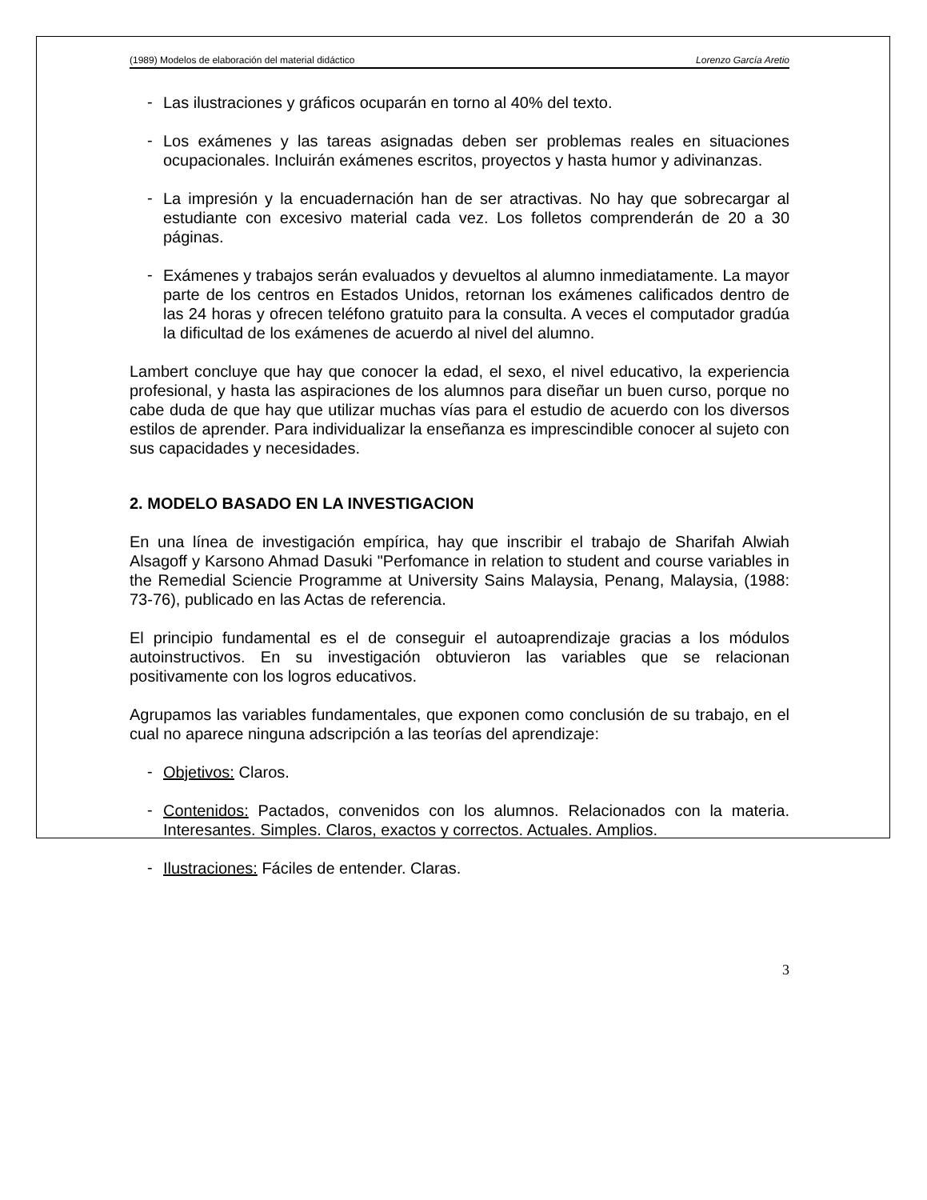(1989) Modelos de elaboración del material didáctico Lorenzo García Aretio
-
Las ilustraciones y gráficos ocuparán en torno al 40% del texto.
-
Los exámenes y las tareas asignadas deben ser problemas reales en situaciones ocupacionales. Incluirán exámenes escritos, proyectos y hasta humor y adivinanzas.
-
La impresión y la encuadernación han de ser atractivas. No hay que sobrecargar al estudiante con excesivo material cada vez. Los folletos comprenderán de 20 a 30 páginas.
-
Exámenes y trabajos serán evaluados y devueltos al alumno inmediatamente. La mayor parte de los centros en Estados Unidos, retornan los exámenes calificados dentro de las 24 horas y ofrecen teléfono gratuito para la consulta. A veces el computador gradúa la dificultad de los exámenes de acuerdo al nivel del alumno.
Lambert concluye que hay que conocer la edad, el sexo, el nivel educativo, la experiencia profesional, y hasta las aspiraciones de los alumnos para diseñar un buen curso, porque no cabe duda de que hay que utilizar muchas vías para el estudio de acuerdo con los diversos estilos de aprender. Para individualizar la enseñanza es imprescindible conocer al sujeto con sus capacidades y necesidades.
2. MODELO BASADO EN LA INVESTIGACION
En una línea de investigación empírica, hay que inscribir el trabajo de Sharifah Alwiah Alsagoff y Karsono Ahmad Dasuki "Perfomance in relation to student and course variables in the Remedial Sciencie Programme at University Sains Malaysia, Penang, Malaysia, (1988: 73-76), publicado en las Actas de referencia.
El principio fundamental es el de conseguir el autoaprendizaje gracias a los módulos autoinstructivos. En su investigación obtuvieron las variables que se relacionan positivamente con los logros educativos.
Agrupamos las variables fundamentales, que exponen como conclusión de su trabajo, en el cual no aparece ninguna adscripción a las teorías del aprendizaje:
-
Objetivos: Claros.
-
Contenidos: Pactados, convenidos con los alumnos. Relacionados con la materia. Interesantes. Simples. Claros, exactos y correctos. Actuales. Amplios.
-
Ilustraciones: Fáciles de entender. Claras.
3